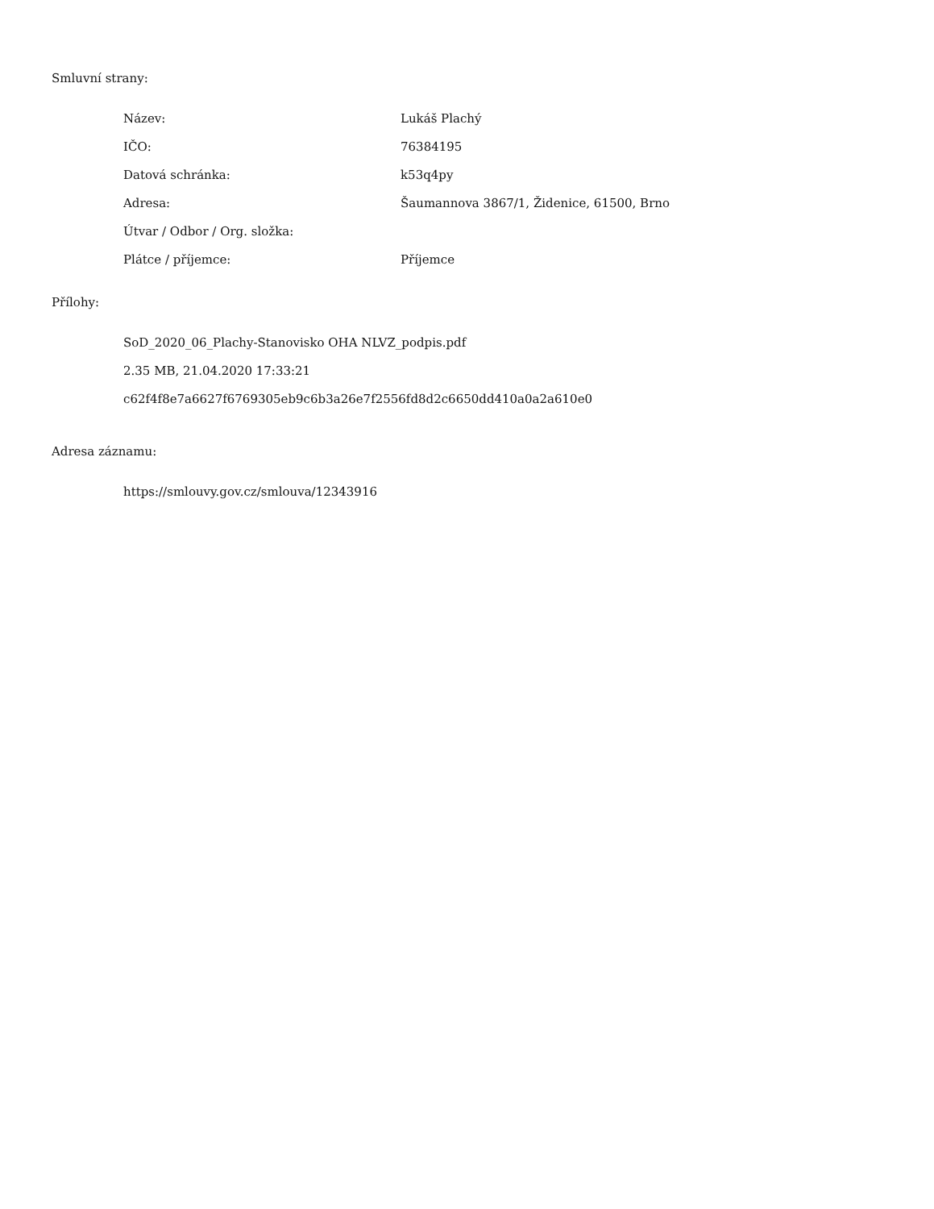Smluvní strany:
| Název: | Lukáš Plachý |
| IČO: | 76384195 |
| Datová schránka: | k53q4py |
| Adresa: | Šaumannova 3867/1, Židenice, 61500, Brno |
| Útvar / Odbor / Org. složka: | |
| Plátce / příjemce: | Příjemce |
Přílohy:
SoD_2020_06_Plachy-Stanovisko OHA NLVZ_podpis.pdf
2.35 MB, 21.04.2020 17:33:21
c62f4f8e7a6627f6769305eb9c6b3a26e7f2556fd8d2c6650dd410a0a2a610e0
Adresa záznamu:
https://smlouvy.gov.cz/smlouva/12343916